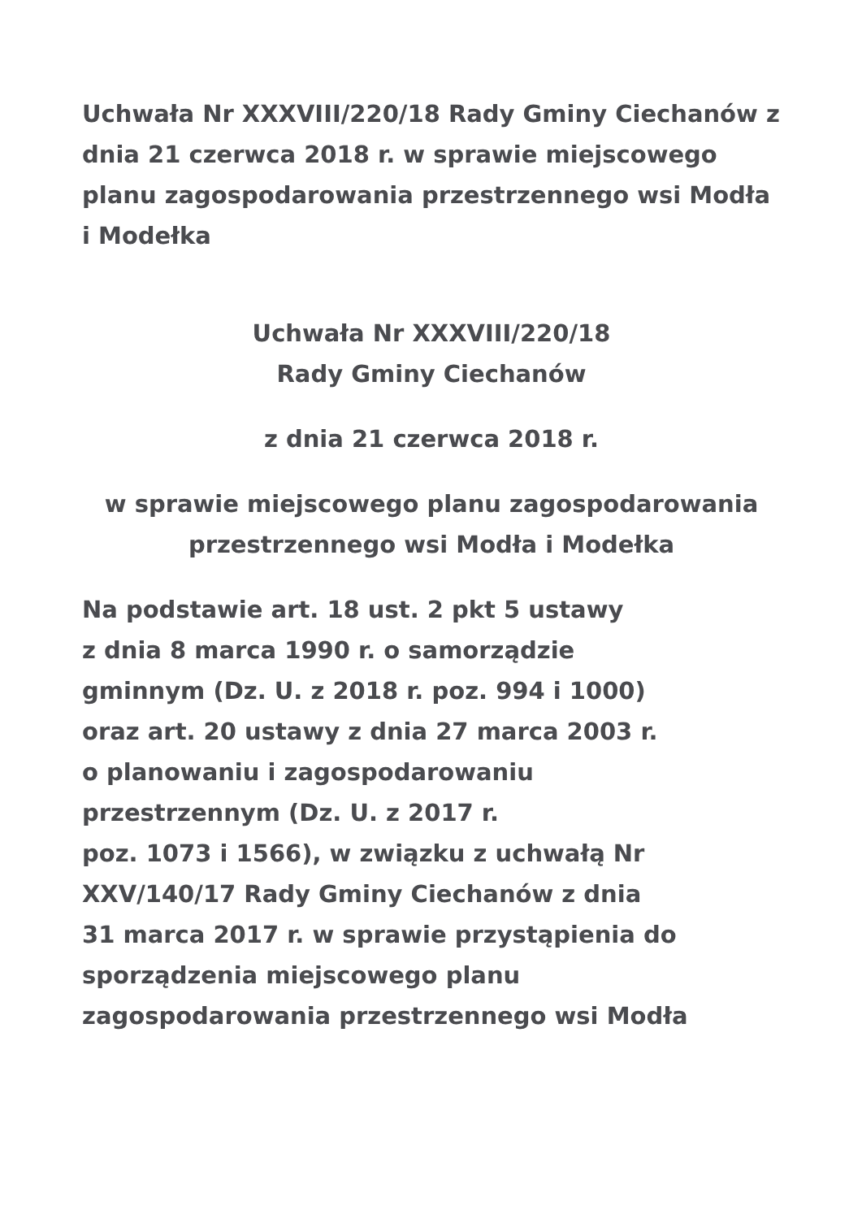Uchwała Nr XXXVIII/220/18 Rady Gminy Ciechanów z dnia 21 czerwca 2018 r. w sprawie miejscowego planu zagospodarowania przestrzennego wsi Modła i Modełka
Uchwała Nr XXXVIII/220/18
Rady Gminy Ciechanów
z dnia 21 czerwca 2018 r.
w sprawie miejscowego planu zagospodarowania przestrzennego wsi Modła i Modełka
Na podstawie art. 18 ust. 2 pkt 5 ustawy
z dnia 8 marca 1990 r. o samorządzie
gminnym (Dz. U. z 2018 r. poz. 994 i 1000)
oraz art. 20 ustawy z dnia 27 marca 2003 r.
o planowaniu i zagospodarowaniu
przestrzennym (Dz. U. z 2017 r.
poz. 1073 i 1566), w związku z uchwałą Nr
XXV/140/17 Rady Gminy Ciechanów z dnia
31 marca 2017 r. w sprawie przystąpienia do
sporządzenia miejscowego planu
zagospodarowania przestrzennego wsi Modła